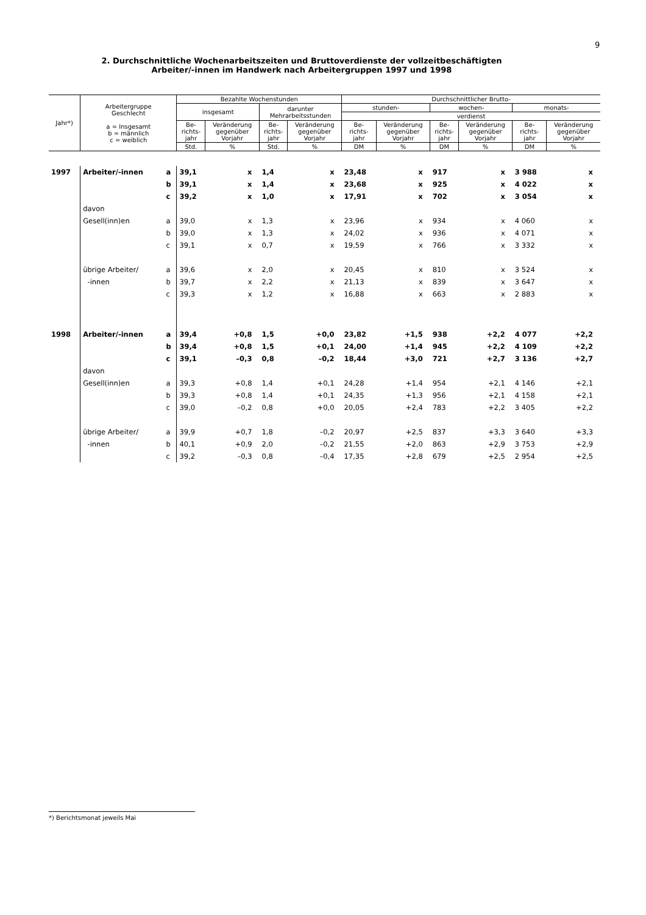9
2. Durchschnittliche Wochenarbeitszeiten und Bruttoverdienste der vollzeitbeschäftigten
Arbeiter/-innen im Handwerk nach Arbeitergruppen 1997 und 1998
| Jahr*) | Arbeitergruppe Geschlecht a = Insgesamt b = männlich c = weiblich | | Bezahlte Wochenstunden | | | | Durchschnittlicher Brutto- | | | | | |
| --- | --- | --- | --- | --- | --- | --- | --- | --- | --- | --- | --- | --- |
| | | | insgesamt | | darunter Mehrarbeitsstunden | | stunden- | | wochen- | | monats- | |
| | | | | | | | verdienst | | | | | |
| | | | Be- richts- jahr | Veränderung gegenüber Vorjahr | Be- richts- jahr | Veränderung gegenüber Vorjahr | Be- richts- jahr | Veränderung gegenüber Vorjahr | Be- richts- jahr | Veränderung gegenüber Vorjahr | Be- richts- jahr | Veränderung gegenüber Vorjahr |
| | | | Std. | % | Std. | % | DM | % | DM | % | DM | % |
| 1997 | Arbeiter/-innen | a | 39,1 | x | 1,4 | x | 23,48 | x | 917 | x | 3 988 | x |
| | | b | 39,1 | x | 1,4 | x | 23,68 | x | 925 | x | 4 022 | x |
| | | c | 39,2 | x | 1,0 | x | 17,91 | x | 702 | x | 3 054 | x |
| | davon | | | | | | | | | | | |
| | Gesell(inn)en | a | 39,0 | x | 1,3 | x | 23,96 | x | 934 | x | 4 060 | x |
| | | b | 39,0 | x | 1,3 | x | 24,02 | x | 936 | x | 4 071 | x |
| | | c | 39,1 | x | 0,7 | x | 19,59 | x | 766 | x | 3 332 | x |
| | übrige Arbeiter/ | a | 39,6 | x | 2,0 | x | 20,45 | x | 810 | x | 3 524 | x |
| | -innen | b | 39,7 | x | 2,2 | x | 21,13 | x | 839 | x | 3 647 | x |
| | | c | 39,3 | x | 1,2 | x | 16,88 | x | 663 | x | 2 883 | x |
| 1998 | Arbeiter/-innen | a | 39,4 | +0,8 | 1,5 | +0,0 | 23,82 | +1,5 | 938 | +2,2 | 4 077 | +2,2 |
| | | b | 39,4 | +0,8 | 1,5 | +0,1 | 24,00 | +1,4 | 945 | +2,2 | 4 109 | +2,2 |
| | | c | 39,1 | –0,3 | 0,8 | –0,2 | 18,44 | +3,0 | 721 | +2,7 | 3 136 | +2,7 |
| | davon | | | | | | | | | | | |
| | Gesell(inn)en | a | 39,3 | +0,8 | 1,4 | +0,1 | 24,28 | +1,4 | 954 | +2,1 | 4 146 | +2,1 |
| | | b | 39,3 | +0,8 | 1,4 | +0,1 | 24,35 | +1,3 | 956 | +2,1 | 4 158 | +2,1 |
| | | c | 39,0 | –0,2 | 0,8 | +0,0 | 20,05 | +2,4 | 783 | +2,2 | 3 405 | +2,2 |
| | übrige Arbeiter/ | a | 39,9 | +0,7 | 1,8 | –0,2 | 20,97 | +2,5 | 837 | +3,3 | 3 640 | +3,3 |
| | -innen | b | 40,1 | +0,9 | 2,0 | –0,2 | 21,55 | +2,0 | 863 | +2,9 | 3 753 | +2,9 |
| | | c | 39,2 | –0,3 | 0,8 | –0,4 | 17,35 | +2,8 | 679 | +2,5 | 2 954 | +2,5 |
*) Berichtsmonat jeweils Mai